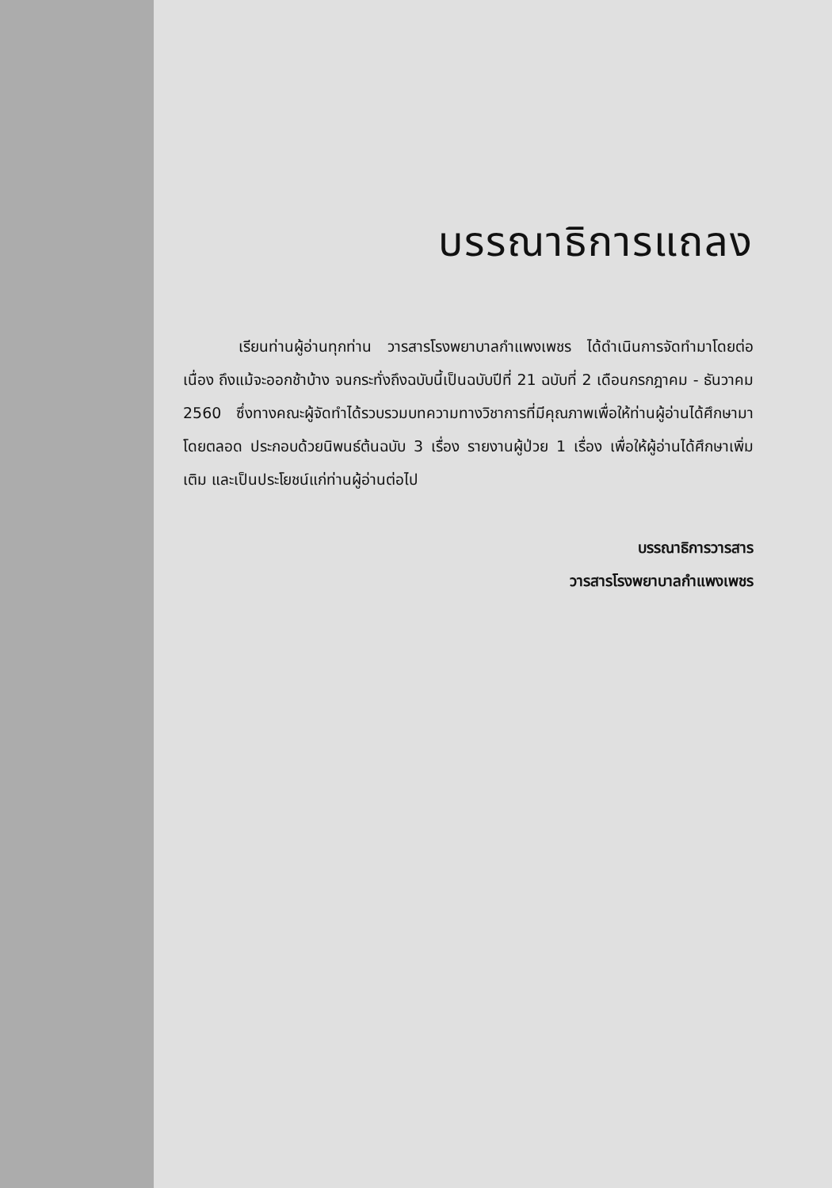บรรณาธิการแถลง
เรียนท่านผู้อ่านทุกท่าน วารสารโรงพยาบาลกำแพงเพชร ได้ดำเนินการจัดทำมาโดยต่อเนื่อง ถึงแม้จะออกช้าบ้าง จนกระทั่งถึงฉบับนี้เป็นฉบับปีที่ 21 ฉบับที่ 2 เดือนกรกฎาคม - ธันวาคม 2560 ซึ่งทางคณะผู้จัดทำได้รวบรวมบทความทางวิชาการที่มีคุณภาพเพื่อให้ท่านผู้อ่านได้ศึกษามาโดยตลอด ประกอบด้วยนิพนธ์ต้นฉบับ 3 เรื่อง รายงานผู้ป่วย 1 เรื่อง เพื่อให้ผู้อ่านได้ศึกษาเพิ่มเติม และเป็นประโยชน์แก่ท่านผู้อ่านต่อไป
บรรณาธิการวารสาร
วารสารโรงพยาบาลกำแพงเพชร